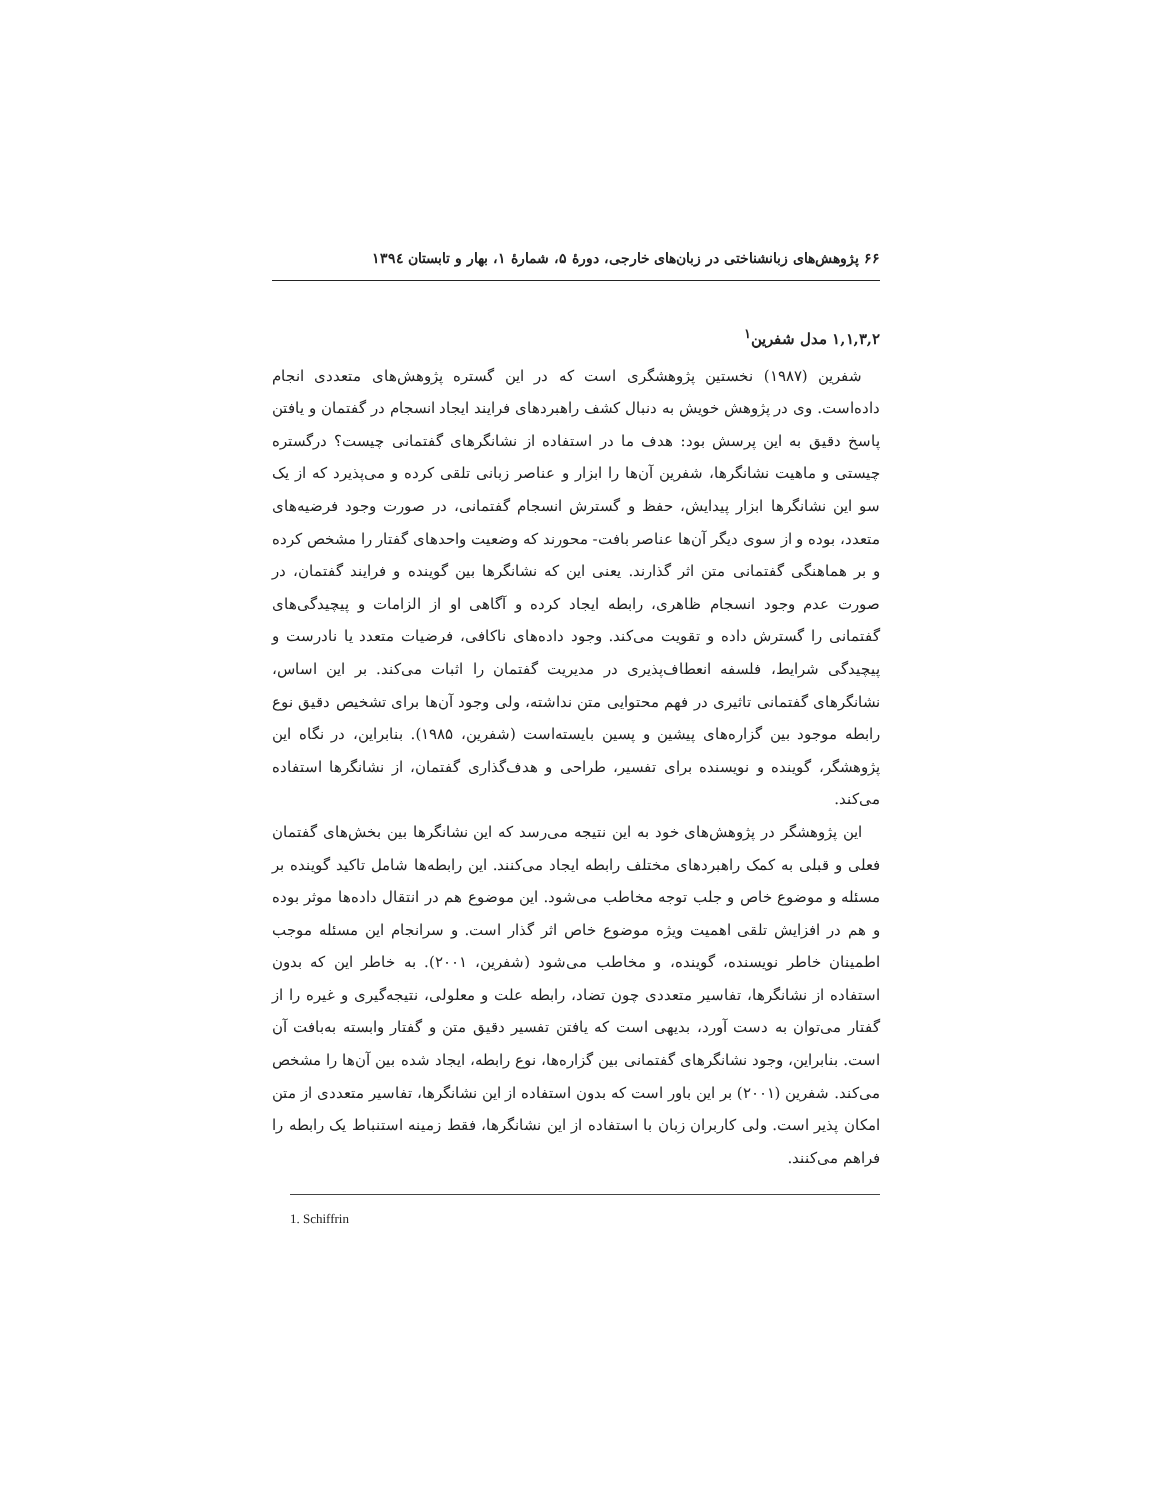۶۶ پژوهش‌های زبانشناختی در زبان‌های خارجی، دورهٔ ۵، شمارهٔ ۱، بهار و تابستان ۱۳۹٤
۱,۱,۳,۲ مدل شفرین<sup>۱</sup>
شفرین (۱۹۸۷) نخستین پژوهشگری است که در این گستره پژوهش‌های متعددی انجام داده‌است. وی در پژوهش خویش به دنبال کشف راهبردهای فرایند ایجاد انسجام در گفتمان و یافتن پاسخ دقیق به این پرسش بود: هدف ما در استفاده از نشانگرهای گفتمانی چیست؟ درگستره چیستی و ماهیت نشانگرها، شفرین آن‌ها را ابزار و عناصر زبانی تلقی کرده و می‌پذیرد که از یک سو این نشانگرها ابزار پیدایش، حفظ و گسترش انسجام گفتمانی، در صورت وجود فرضیه‌های متعدد، بوده و از سوی دیگر آن‌ها عناصر بافت- محورند که وضعیت واحدهای گفتار را مشخص کرده و بر هماهنگی گفتمانی متن اثر گذارند. یعنی این که نشانگرها بین گوینده و فرایند گفتمان، در صورت عدم وجود انسجام ظاهری، رابطه ایجاد کرده و آگاهی او از الزامات و پیچیدگی‌های گفتمانی را گسترش داده و تقویت می‌کند. وجود داده‌های ناکافی، فرضیات متعدد یا نادرست و پیچیدگی شرایط، فلسفه انعطاف‌پذیری در مدیریت گفتمان را اثبات می‌کند. بر این اساس، نشانگرهای گفتمانی تاثیری در فهم محتوایی متن نداشته، ولی وجود آن‌ها برای تشخیص دقیق نوع رابطه موجود بین گزاره‌های پیشین و پسین بایسته‌است (شفرین، ۱۹۸۵). بنابراین، در نگاه این پژوهشگر، گوینده و نویسنده برای تفسیر، طراحی و هدف‌گذاری گفتمان، از نشانگرها استفاده می‌کند.
این پژوهشگر در پژوهش‌های خود به این نتیجه می‌رسد که این نشانگرها بین بخش‌های گفتمان فعلی و قبلی به کمک راهبردهای مختلف رابطه ایجاد می‌کنند. این رابطه‌ها شامل تاکید گوینده بر مسئله و موضوع خاص و جلب توجه مخاطب می‌شود. این موضوع هم در انتقال داده‌ها موثر بوده و هم در افزایش تلقی اهمیت ویژه موضوع خاص اثر گذار است. و سرانجام این مسئله موجب اطمینان خاطر نویسنده، گوینده، و مخاطب می‌شود (شفرین، ۲۰۰۱). به خاطر این که بدون استفاده از نشانگرها، تفاسیر متعددی چون تضاد، رابطه علت و معلولی، نتیجه‌گیری و غیره را از گفتار می‌توان به دست آورد، بدیهی است که یافتن تفسیر دقیق متن و گفتار وابسته به‌بافت آن است. بنابراین، وجود نشانگرهای گفتمانی بین گزاره‌ها، نوع رابطه، ایجاد شده بین آن‌ها را مشخص می‌کند. شفرین (۲۰۰۱) بر این باور است که بدون استفاده از این نشانگرها، تفاسیر متعددی از متن امکان پذیر است. ولی کاربران زبان با استفاده از این نشانگرها، فقط زمینه استنباط یک رابطه را فراهم می‌کنند.
1. Schiffrin